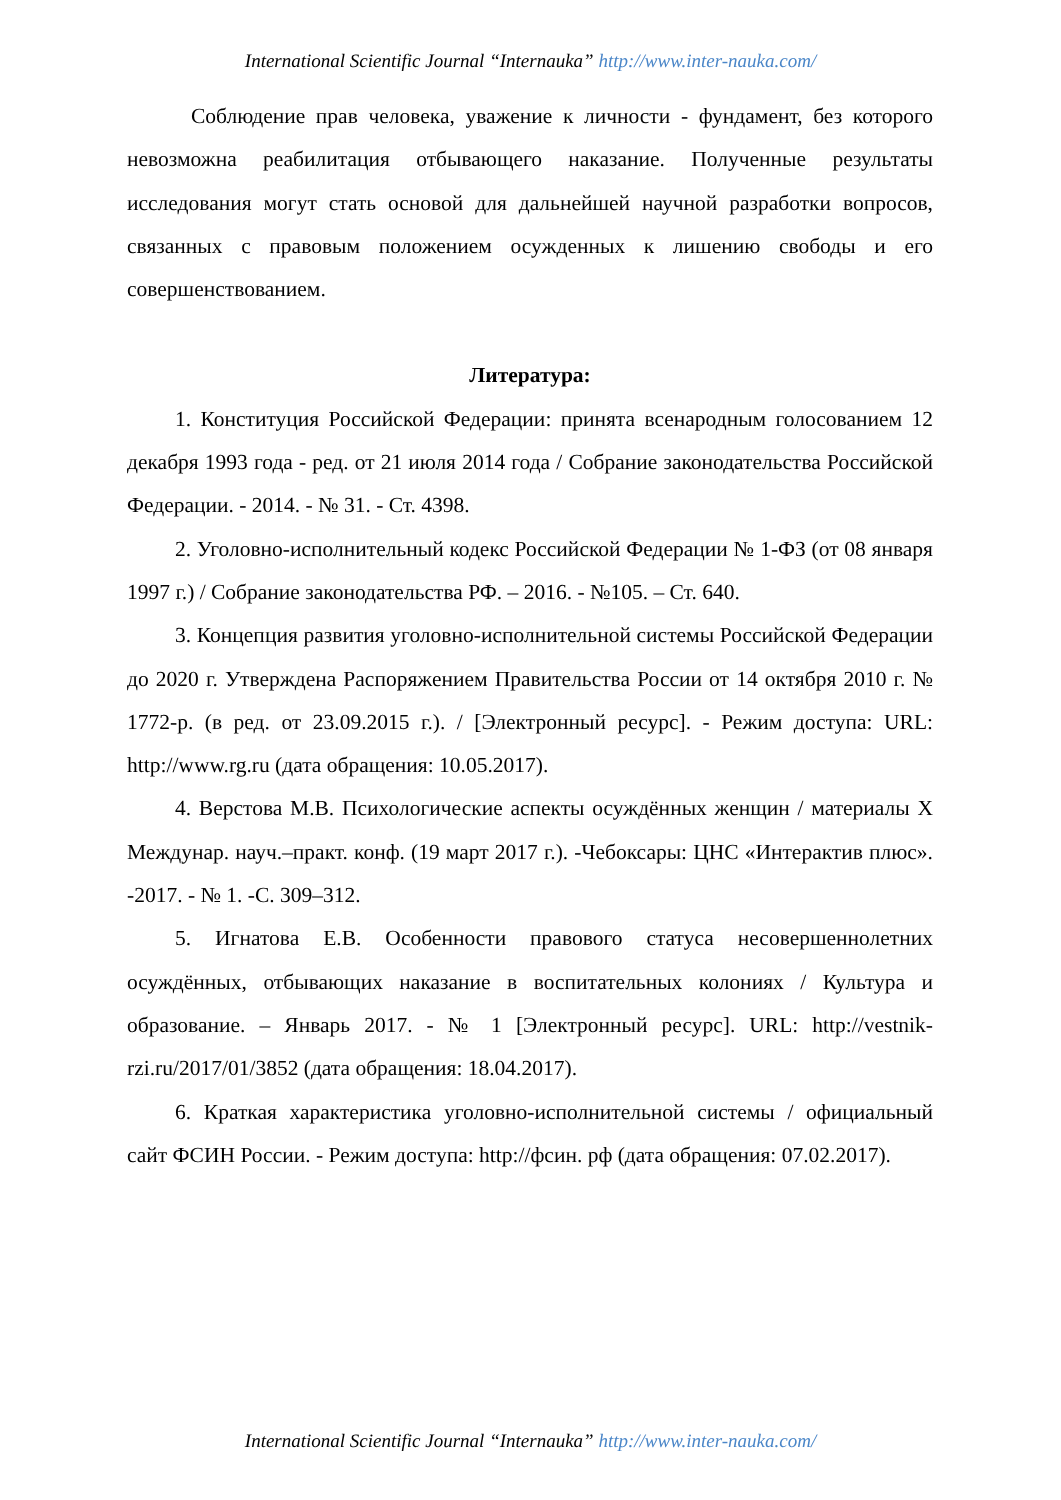International Scientific Journal “Internauka” http://www.inter-nauka.com/
Соблюдение прав человека, уважение к личности - фундамент, без которого невозможна реабилитация отбывающего наказание. Полученные результаты исследования могут стать основой для дальнейшей научной разработки вопросов, связанных с правовым положением осужденных к лишению свободы и его совершенствованием.
Литература:
1. Конституция Российской Федерации: принята всенародным голосованием 12 декабря 1993 года - ред. от 21 июля 2014 года / Собрание законодательства Российской Федерации. - 2014. - № 31. - Ст. 4398.
2. Уголовно-исполнительный кодекс Российской Федерации № 1-ФЗ (от 08 января 1997 г.) / Собрание законодательства РФ. – 2016. - №105. – Ст. 640.
3. Концепция развития уголовно-исполнительной системы Российской Федерации до 2020 г. Утверждена Распоряжением Правительства России от 14 октября 2010 г. № 1772-р. (в ред. от 23.09.2015 г.). / [Электронный ресурс]. - Режим доступа: URL: http://www.rg.ru (дата обращения: 10.05.2017).
4. Верстова М.В. Психологические аспекты осуждённых женщин / материалы X Междунар. науч.–практ. конф. (19 март 2017 г.). -Чебоксары: ЦНС «Интерактив плюс». -2017. - № 1. -С. 309–312.
5. Игнатова Е.В. Особенности правового статуса несовершеннолетних осуждённых, отбывающих наказание в воспитательных колониях / Культура и образование. – Январь 2017. - № 1 [Электронный ресурс]. URL: http://vestnik-rzi.ru/2017/01/3852 (дата обращения: 18.04.2017).
6. Краткая характеристика уголовно-исполнительной системы / официальный сайт ФСИН России. - Режим доступа: http://фсин. рф (дата обращения: 07.02.2017).
International Scientific Journal “Internauka” http://www.inter-nauka.com/